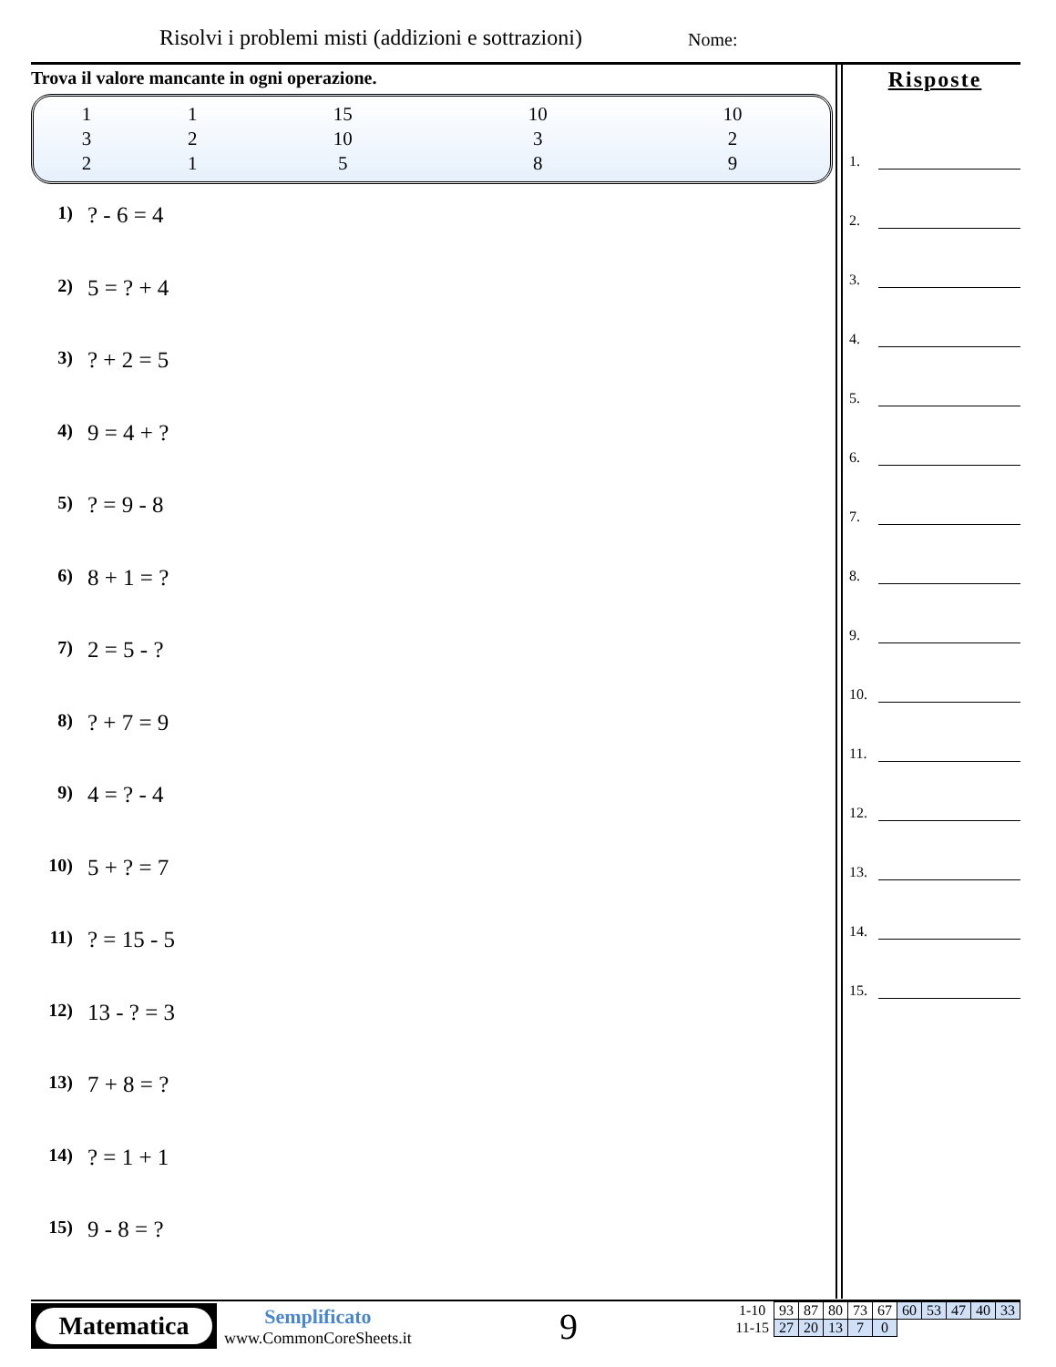Risolvi i problemi misti (addizioni e sottrazioni)
Nome:
Trova il valore mancante in ogni operazione.
| 1 | 1 | 15 | 10 | 10 |
| 3 | 2 | 10 | 3 | 2 |
| 2 | 1 | 5 | 8 | 9 |
1) ? - 6 = 4
2) 5 = ? + 4
3) ? + 2 = 5
4) 9 = 4 + ?
5) ? = 9 - 8
6) 8 + 1 = ?
7) 2 = 5 - ?
8) ? + 7 = 9
9) 4 = ? - 4
10) 5 + ? = 7
11) ? = 15 - 5
12) 13 - ? = 3
13) 7 + 8 = ?
14) ? = 1 + 1
15) 9 - 8 = ?
Risposte
1.
2.
3.
4.
5.
6.
7.
8.
9.
10.
11.
12.
13.
14.
15.
Matematica
Semplificato
www.CommonCoreSheets.it
9
| 1-10 | 93 | 87 | 80 | 73 | 67 | 60 | 53 | 47 | 40 | 33 |
| 11-15 | 27 | 20 | 13 | 7 | 0 | | | | | |